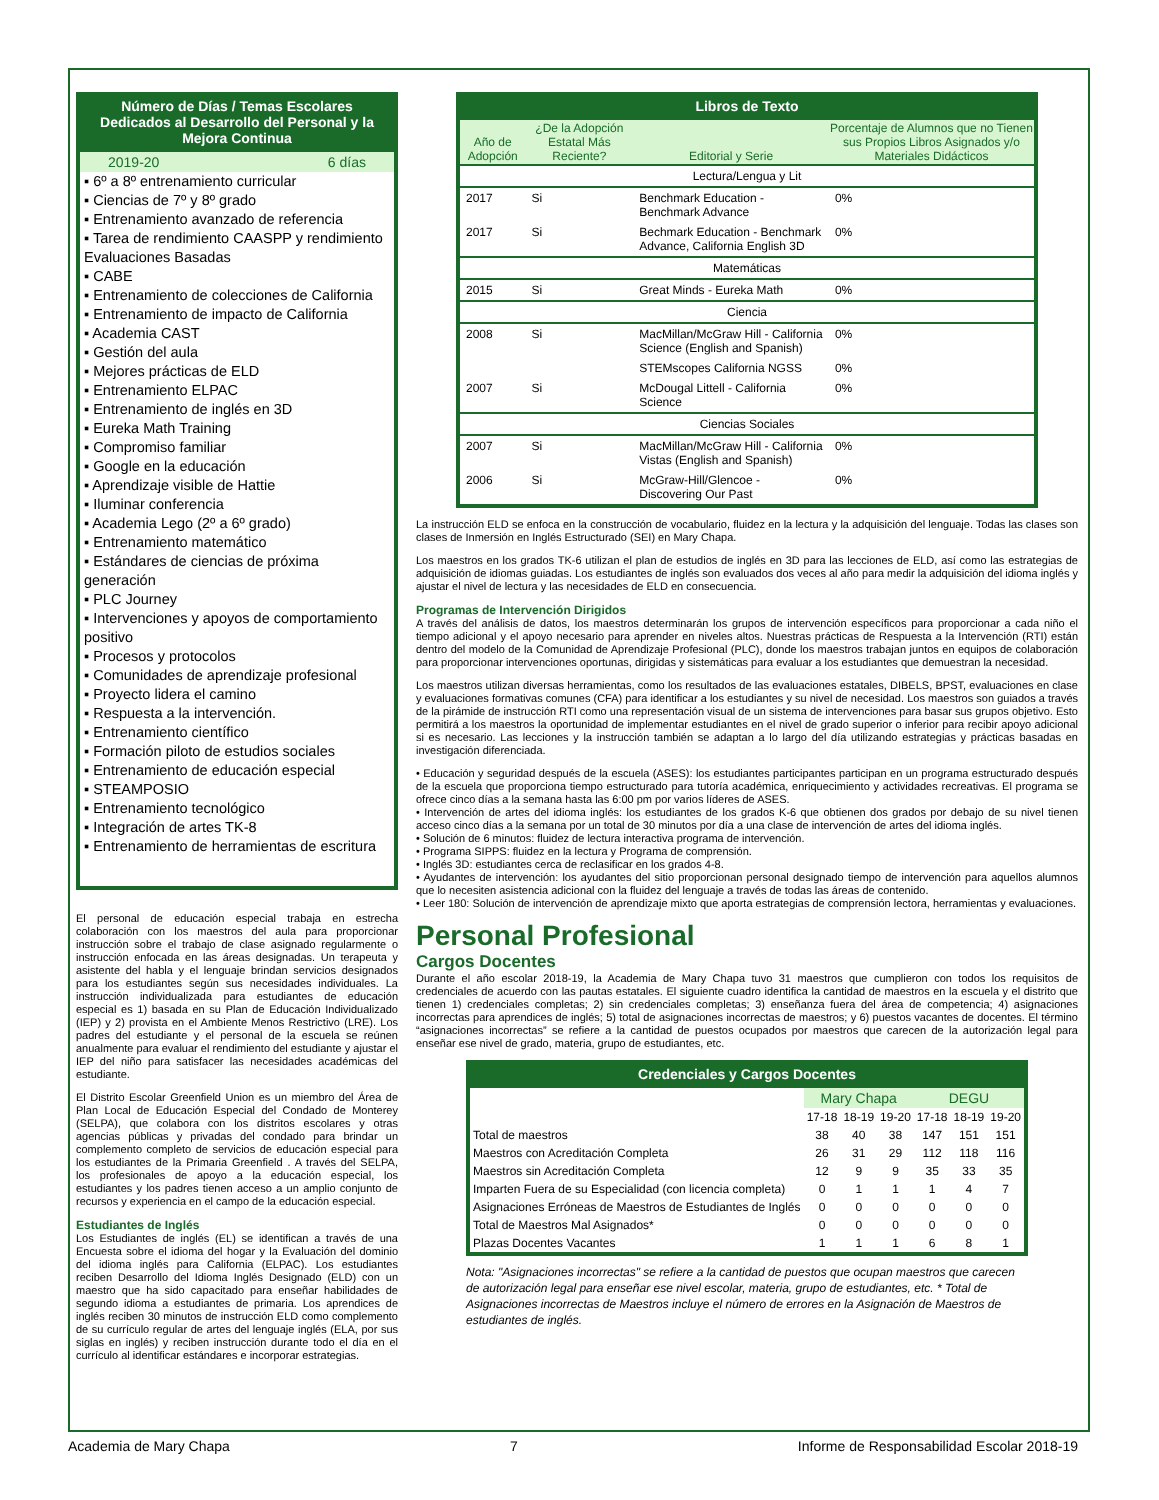Número de Días / Temas Escolares Dedicados al Desarrollo del Personal y la Mejora Continua
2019-20 6 días
▪ 6º a 8º entrenamiento curricular
▪ Ciencias de 7º y 8º grado
▪ Entrenamiento avanzado de referencia
▪ Tarea de rendimiento CAASPP y rendimiento Evaluaciones Basadas
▪ CABE
▪ Entrenamiento de colecciones de California
▪ Entrenamiento de impacto de California
▪ Academia CAST
▪ Gestión del aula
▪ Mejores prácticas de ELD
▪ Entrenamiento ELPAC
▪ Entrenamiento de inglés en 3D
▪ Eureka Math Training
▪ Compromiso familiar
▪ Google en la educación
▪ Aprendizaje visible de Hattie
▪ Iluminar conferencia
▪ Academia Lego (2º a 6º grado)
▪ Entrenamiento matemático
▪ Estándares de ciencias de próxima generación
▪ PLC Journey
▪ Intervenciones y apoyos de comportamiento positivo
▪ Procesos y protocolos
▪ Comunidades de aprendizaje profesional
▪ Proyecto lidera el camino
▪ Respuesta a la intervención.
▪ Entrenamiento científico
▪ Formación piloto de estudios sociales
▪ Entrenamiento de educación especial
▪ STEAMPOSIO
▪ Entrenamiento tecnológico
▪ Integración de artes TK-8
▪ Entrenamiento de herramientas de escritura
El personal de educación especial trabaja en estrecha colaboración con los maestros del aula para proporcionar instrucción sobre el trabajo de clase asignado regularmente o instrucción enfocada en las áreas designadas. Un terapeuta y asistente del habla y el lenguaje brindan servicios designados para los estudiantes según sus necesidades individuales. La instrucción individualizada para estudiantes de educación especial es 1) basada en su Plan de Educación Individualizado (IEP) y 2) provista en el Ambiente Menos Restrictivo (LRE). Los padres del estudiante y el personal de la escuela se reúnen anualmente para evaluar el rendimiento del estudiante y ajustar el IEP del niño para satisfacer las necesidades académicas del estudiante.
El Distrito Escolar Greenfield Union es un miembro del Área de Plan Local de Educación Especial del Condado de Monterey (SELPA), que colabora con los distritos escolares y otras agencias públicas y privadas del condado para brindar un complemento completo de servicios de educación especial para los estudiantes de la Primaria Greenfield . A través del SELPA, los profesionales de apoyo a la educación especial, los estudiantes y los padres tienen acceso a un amplio conjunto de recursos y experiencia en el campo de la educación especial.
Estudiantes de Inglés
Los Estudiantes de inglés (EL) se identifican a través de una Encuesta sobre el idioma del hogar y la Evaluación del dominio del idioma inglés para California (ELPAC). Los estudiantes reciben Desarrollo del Idioma Inglés Designado (ELD) con un maestro que ha sido capacitado para enseñar habilidades de segundo idioma a estudiantes de primaria. Los aprendices de inglés reciben 30 minutos de instrucción ELD como complemento de su currículo regular de artes del lenguaje inglés (ELA, por sus siglas en inglés) y reciben instrucción durante todo el día en el currículo al identificar estándares e incorporar estrategias.
Libros de Texto
| Año de Adopción | ¿De la Adopción Estatal Más Reciente? | Editorial y Serie | Porcentaje de Alumnos que no Tienen sus Propios Libros Asignados y/o Materiales Didácticos |
| --- | --- | --- | --- |
| Lectura/Lengua y Lit | | | |
| 2017 | Si | Benchmark Education - Benchmark Advance | 0% |
| 2017 | Si | Bechmark Education - Benchmark Advance, California English 3D | 0% |
| Matemáticas | | | |
| 2015 | Si | Great Minds - Eureka Math | 0% |
| Ciencia | | | |
| 2008 | Si | MacMillan/McGraw Hill - California Science (English and Spanish) | 0% |
| | | STEMscopes California NGSS | 0% |
| 2007 | Si | McDougal Littell - California Science | 0% |
| Ciencias Sociales | | | |
| 2007 | Si | MacMillan/McGraw Hill - California Vistas (English and Spanish) | 0% |
| 2006 | Si | McGraw-Hill/Glencoe - Discovering Our Past | 0% |
La instrucción ELD se enfoca en la construcción de vocabulario, fluidez en la lectura y la adquisición del lenguaje. Todas las clases son clases de Inmersión en Inglés Estructurado (SEI) en Mary Chapa.
Los maestros en los grados TK-6 utilizan el plan de estudios de inglés en 3D para las lecciones de ELD, así como las estrategias de adquisición de idiomas guiadas. Los estudiantes de inglés son evaluados dos veces al año para medir la adquisición del idioma inglés y ajustar el nivel de lectura y las necesidades de ELD en consecuencia.
Programas de Intervención Dirigidos
A través del análisis de datos, los maestros determinarán los grupos de intervención específicos para proporcionar a cada niño el tiempo adicional y el apoyo necesario para aprender en niveles altos. Nuestras prácticas de Respuesta a la Intervención (RTI) están dentro del modelo de la Comunidad de Aprendizaje Profesional (PLC), donde los maestros trabajan juntos en equipos de colaboración para proporcionar intervenciones oportunas, dirigidas y sistemáticas para evaluar a los estudiantes que demuestran la necesidad.
Los maestros utilizan diversas herramientas, como los resultados de las evaluaciones estatales, DIBELS, BPST, evaluaciones en clase y evaluaciones formativas comunes (CFA) para identificar a los estudiantes y su nivel de necesidad. Los maestros son guiados a través de la pirámide de instrucción RTI como una representación visual de un sistema de intervenciones para basar sus grupos objetivo. Esto permitirá a los maestros la oportunidad de implementar estudiantes en el nivel de grado superior o inferior para recibir apoyo adicional si es necesario. Las lecciones y la instrucción también se adaptan a lo largo del día utilizando estrategias y prácticas basadas en investigación diferenciada.
• Educación y seguridad después de la escuela (ASES): los estudiantes participantes participan en un programa estructurado después de la escuela que proporciona tiempo estructurado para tutoría académica, enriquecimiento y actividades recreativas. El programa se ofrece cinco días a la semana hasta las 6:00 pm por varios líderes de ASES.
• Intervención de artes del idioma inglés: los estudiantes de los grados K-6 que obtienen dos grados por debajo de su nivel tienen acceso cinco días a la semana por un total de 30 minutos por día a una clase de intervención de artes del idioma inglés.
• Solución de 6 minutos: fluidez de lectura interactiva programa de intervención.
• Programa SIPPS: fluidez en la lectura y Programa de comprensión.
• Inglés 3D: estudiantes cerca de reclasificar en los grados 4-8.
• Ayudantes de intervención: los ayudantes del sitio proporcionan personal designado tiempo de intervención para aquellos alumnos que lo necesiten asistencia adicional con la fluidez del lenguaje a través de todas las áreas de contenido.
• Leer 180: Solución de intervención de aprendizaje mixto que aporta estrategias de comprensión lectora, herramientas y evaluaciones.
Personal Profesional
Cargos Docentes
Durante el año escolar 2018-19, la Academia de Mary Chapa tuvo 31 maestros que cumplieron con todos los requisitos de credenciales de acuerdo con las pautas estatales. El siguiente cuadro identifica la cantidad de maestros en la escuela y el distrito que tienen 1) credenciales completas; 2) sin credenciales completas; 3) enseñanza fuera del área de competencia; 4) asignaciones incorrectas para aprendices de inglés; 5) total de asignaciones incorrectas de maestros; y 6) puestos vacantes de docentes. El término “asignaciones incorrectas” se refiere a la cantidad de puestos ocupados por maestros que carecen de la autorización legal para enseñar ese nivel de grado, materia, grupo de estudiantes, etc.
Credenciales y Cargos Docentes
| | Mary Chapa | | | DEGU | | |
| | 17-18 | 18-19 | 19-20 | 17-18 | 18-19 | 19-20 |
| Total de maestros | 38 | 40 | 38 | 147 | 151 | 151 |
| Maestros con Acreditación Completa | 26 | 31 | 29 | 112 | 118 | 116 |
| Maestros sin Acreditación Completa | 12 | 9 | 9 | 35 | 33 | 35 |
| Imparten Fuera de su Especialidad (con licencia completa) | 0 | 1 | 1 | 1 | 4 | 7 |
| Asignaciones Erróneas de Maestros de Estudiantes de Inglés | 0 | 0 | 0 | 0 | 0 | 0 |
| Total de Maestros Mal Asignados* | 0 | 0 | 0 | 0 | 0 | 0 |
| Plazas Docentes Vacantes | 1 | 1 | 1 | 6 | 8 | 1 |
Nota: "Asignaciones incorrectas" se refiere a la cantidad de puestos que ocupan maestros que carecen de autorización legal para enseñar ese nivel escolar, materia, grupo de estudiantes, etc. * Total de Asignaciones incorrectas de Maestros incluye el número de errores en la Asignación de Maestros de estudiantes de inglés.
Academia de Mary Chapa 7 Informe de Responsabilidad Escolar 2018-19